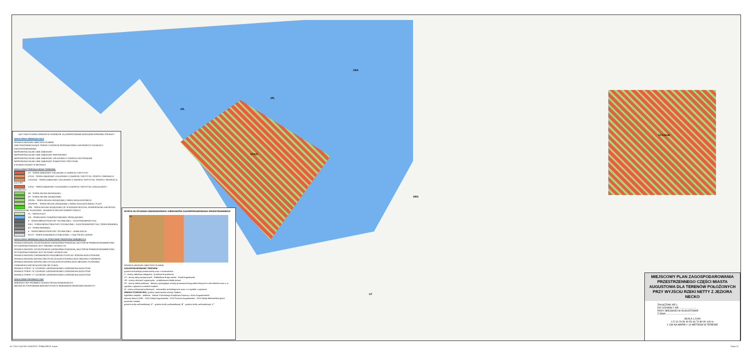1WS
2WS
UT/US
UT/US/UK
UT
1PL
2PL
KĄTY NACHYLENIA SZRAFUR W LEGENDZIE SĄ ZORIENTOWANE WZGLĘDEM KIERUNKU PÓŁNOCY
OZNACZENIA OBOWIĄZUJĄCE
GRANICA OBSZARU OBJĘTEGO PLANEM
LINIE ROZGRANICZAJĄCE TERENY O RÓŻNYM PRZEZNACZENIU LUB RÓŻNYCH ZASADACH ZAGOSPODAROWANIA
NIEPRZEKRACZALNE LINIE ZABUDOWY
NIEPRZEKRACZALNE LINIE ZABUDOWY PARTEROWEJ
NIEPRZEKRACZALNE LINIE ZABUDOWY USŁUGOWEJ Z ZAKRESU GASTRONOMII
NIEPRZEKRACZALNE LINIE ZABUDOWY POMOSTÓW I PRZYSTANI
6 WYMIAR PODANY W METRACH
OZNACZENIE PRZEZNACZENIA TERENÓW:
UT - TEREN ZABUDOWY USŁUGOWEJ Z ZAKRESU TURYSTYKI
UT/US - TEREN ZABUDOWY USŁUGOWEJ Z ZAKRESU TURYSTYKI, SPORTU I REKREACJI
UT/US/UK - TEREN ZABUDOWY USŁUGOWEJ Z ZAKRESU TURYSTYKI, SPORTU I REKREACJI, KULTURY
UT/UZ - TEREN ZABUDOWY USŁUGOWEJ Z ZAKRESU TURYSTYKI, DZIAŁALNOŚCI LECZNICZEJ
ZN - TEREN ZIELENI NATURALNEJ
ZP - TEREN ZIELENI URZĄDZONEJ
ZP/ZPe - TEREN ZIELENI URZĄDZONEJ, PARKU EKOLOGICZNEGO
ZP/ZPe/PL - TEREN ZIELENI URZĄDZONEJ, PARKU EKOLOGICZNEGO, PLAŻY
ZPB - TEREN ZIELENI URZĄDZONEJ ZE ŚCIEŻKAMI PIESZYMI, ROWEROWYMI LUB PIESZO-ROWEROWYMI, DOJAZDAMI – BULWAR W ZIELENI TOWARZYSZĄCEJ
PL - TEREN PLAŻY
WS - TEREN WODY POWIERZCHNIOWEJ ŚRÓDLĄDOWEJ
E - TEREN INFRASTRUKTURY TECHNICZNEJ – ELEKTROENERGETYKA
E/KS - TEREN INFRASTRUKTURY TECHNICZNEJ - ELEKTROENERGETYKA, TEREN PARKINGU
KS - TEREN PARKINGU
K - TEREN INFRASTRUKTURY TECHNICZNEJ – KANALIZACJA
KD-PJ - TEREN KOMUNIKACJI PUBLICZNEJ – CIĄG PIESZO-JEZDNY
OZNACZENIA OBOWIĄZUJĄCE NA PODSTAWIE PRZEPISÓW ODRĘBNYCH
GRANICA OBSZARU SZCZEGÓLNEGO ZAGROŻENIA POWODZIĄ, NA KTÓRYM PRAWDOPODOBIEŃSTWO WYSTĄPIENIA POWODZI JEST ŚREDNIE I WYNOSI 1%
GRANICA OBSZARU SZCZEGÓLNEGO ZAGROŻENIA POWODZIĄ, NA KTÓRYM PRAWDOPODOBIEŃSTWO WYSTĄPIENIA POWODZI JEST WYSOKIE I WYNOSI 10%
GRANICA OBSZARU CHRONIONEGO KRAJOBRAZU PUSZCZA I JEZIORA AUGUSTOWSKIE
GRANICA OBSZARU NATURA 2000 PUSZCZA AUGUSTOWSKA (KOD OBSZARU: PLB200002)
GRANICA OBSZARU NATURA 2000 OSTOJA AUGUSTOWSKA (KOD OBSZARU: PLH200005)
STANOWISKO ARCHEOLOGICZNE NR 22-85/11
GRANICA STREFY "A" OCHRONY UZDROWISKOWEJ UZDROWISKA AUGUSTÓW
GRANICA STREFY "B" OCHRONY UZDROWISKOWEJ UZDROWISKA AUGUSTÓW
GRANICA STREFY "C" OCHRONY UZDROWISKOWEJ UZDROWISKA AUGUSTÓW
OZNACZENIE INFORMACYJNE
ORIENTACYJNY PRZEBIEG ŚCIEŻEK PIESZO-ROWEROWYCH
OBSZAR WYSTĘPOWANIA NIEKORZYSTNYCH WARUNKÓW GRUNTOWO-WODNYCH
WYRYS ZE STUDIUM UWARUNKOWAŃ I KIERUNKÓW ZAGOSPODAROWANIA PRZESTRZENNEGO
R4
GRANICA OBSZARU OBJĘTEGO PLANEM
ZAGOSPODAROWANIE TERENÓW
granice stref polityki przestrzennej wraz z oznaczeniem
U - tereny zabudowy usługowej · przestrzenie publiczne
UT - tereny usług turystycznych · śródlądowa droga wodna - Kanał Augustowski
UR - tereny rekreacji i wypoczynku · projektowane kładki piesze
ZP - tereny zieleni parkowej · obszary wymagające zmiany przeznaczenia gruntów leśnych na cele nieleśne wraz z nr zgodnie z wykazem w tekście studium
W - tereny wód powierzchniowych · stanowiska archeologiczne wraz z nr zgodnie z wykazem
ZMIANA STUDIUM 2021: granica opracowania zmiany Studium
kąpielisko miejskie · amfiteatr · Obszar Chronionego Krajobrazu Puszczy i Jezior Augustowskich
obszary Natura 2000: - SOO Ostoja Augustowska - OSO Puszcza Augustowska - OSO Ostoja Biebrzańska (poza granicami miasta)
granica strefy uzdrowiskowej „A” · granica strefy uzdrowiskowej „B” · granica strefy uzdrowiskowej „C”
MIEJSCOWY PLAN ZAGOSPODAROWANIA PRZESTRZENNEGO CZĘŚCI MIASTA AUGUSTOWA DLA TERENÓW POŁOŻONYCH PRZY WYJŚCIU RZEKI NETTY Z JEZIORA NECKO
ZAŁĄCZNIK NR 1
DO UCHWAŁY NR ........................
RADY MIEJSKIEJ W AUGUSTOWIE
Z DNIA ..........................................
SKALA 1:1000
0 5 10 20 30 40 50 60 70 80 90 100 m
1 CM NA MAPIE = 10 METRÓW W TERENIE
Id: C22FCCDD-84F1-424B-8520-7850BED99142. Projekt
Strona 25